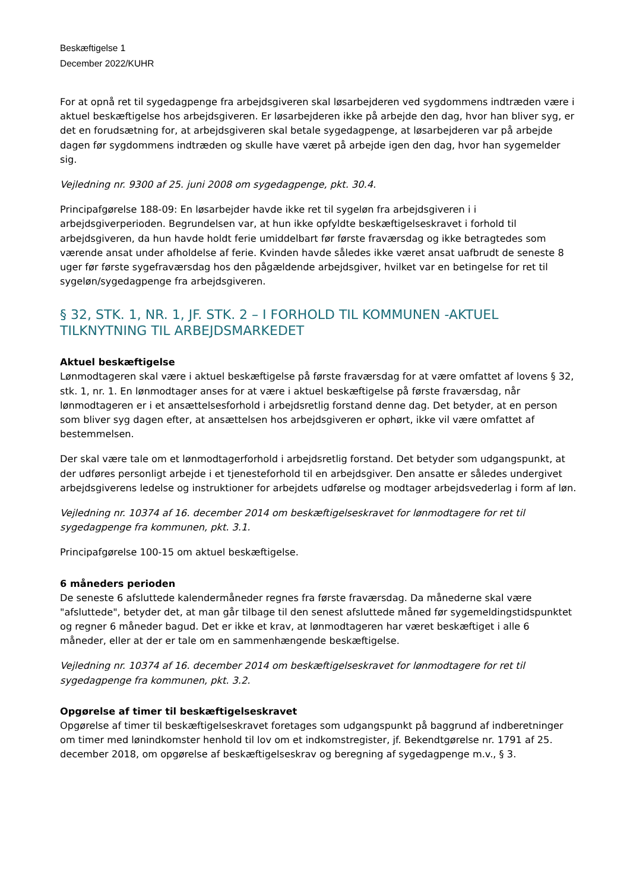Beskæftigelse 1
December 2022/KUHR
For at opnå ret til sygedagpenge fra arbejdsgiveren skal løsarbejderen ved sygdommens indtræden være i aktuel beskæftigelse hos arbejdsgiveren. Er løsarbejderen ikke på arbejde den dag, hvor han bliver syg, er det en forudsætning for, at arbejdsgiveren skal betale sygedagpenge, at løsarbejderen var på arbejde dagen før sygdommens indtræden og skulle have været på arbejde igen den dag, hvor han sygemelder sig.
Vejledning nr. 9300 af 25. juni 2008 om sygedagpenge, pkt. 30.4.
Principafgørelse 188-09: En løsarbejder havde ikke ret til sygeløn fra arbejdsgiveren i i arbejdsgiverperioden. Begrundelsen var, at hun ikke opfyldte beskæftigelseskravet i forhold til arbejdsgiveren, da hun havde holdt ferie umiddelbart før første fraværsdag og ikke betragtedes som værende ansat under afholdelse af ferie. Kvinden havde således ikke været ansat uafbrudt de seneste 8 uger før første sygefraværsdag hos den pågældende arbejdsgiver, hvilket var en betingelse for ret til sygeløn/sygedagpenge fra arbejdsgiveren.
§ 32, STK. 1, NR. 1, JF. STK. 2 – I FORHOLD TIL KOMMUNEN -AKTUEL TILKNYTNING TIL ARBEJDSMARKEDET
Aktuel beskæftigelse
Lønmodtageren skal være i aktuel beskæftigelse på første fraværsdag for at være omfattet af lovens § 32, stk. 1, nr. 1. En lønmodtager anses for at være i aktuel beskæftigelse på første fraværsdag, når lønmodtageren er i et ansættelsesforhold i arbejdsretlig forstand denne dag. Det betyder, at en person som bliver syg dagen efter, at ansættelsen hos arbejdsgiveren er ophørt, ikke vil være omfattet af bestemmelsen.
Der skal være tale om et lønmodtagerforhold i arbejdsretlig forstand. Det betyder som udgangspunkt, at der udføres personligt arbejde i et tjenesteforhold til en arbejdsgiver. Den ansatte er således undergivet arbejdsgiverens ledelse og instruktioner for arbejdets udførelse og modtager arbejdsvederlag i form af løn.
Vejledning nr. 10374 af 16. december 2014 om beskæftigelseskravet for lønmodtagere for ret til sygedagpenge fra kommunen, pkt. 3.1.
Principafgørelse 100-15 om aktuel beskæftigelse.
6 måneders perioden
De seneste 6 afsluttede kalendermåneder regnes fra første fraværsdag. Da månederne skal være "afsluttede", betyder det, at man går tilbage til den senest afsluttede måned før sygemeldingstidspunktet og regner 6 måneder bagud. Det er ikke et krav, at lønmodtageren har været beskæftiget i alle 6 måneder, eller at der er tale om en sammenhængende beskæftigelse.
Vejledning nr. 10374 af 16. december 2014 om beskæftigelseskravet for lønmodtagere for ret til sygedagpenge fra kommunen, pkt. 3.2.
Opgørelse af timer til beskæftigelseskravet
Opgørelse af timer til beskæftigelseskravet foretages som udgangspunkt på baggrund af indberetninger om timer med lønindkomster henhold til lov om et indkomstregister, jf. Bekendtgørelse nr. 1791 af 25. december 2018, om opgørelse af beskæftigelseskrav og beregning af sygedagpenge m.v., § 3.